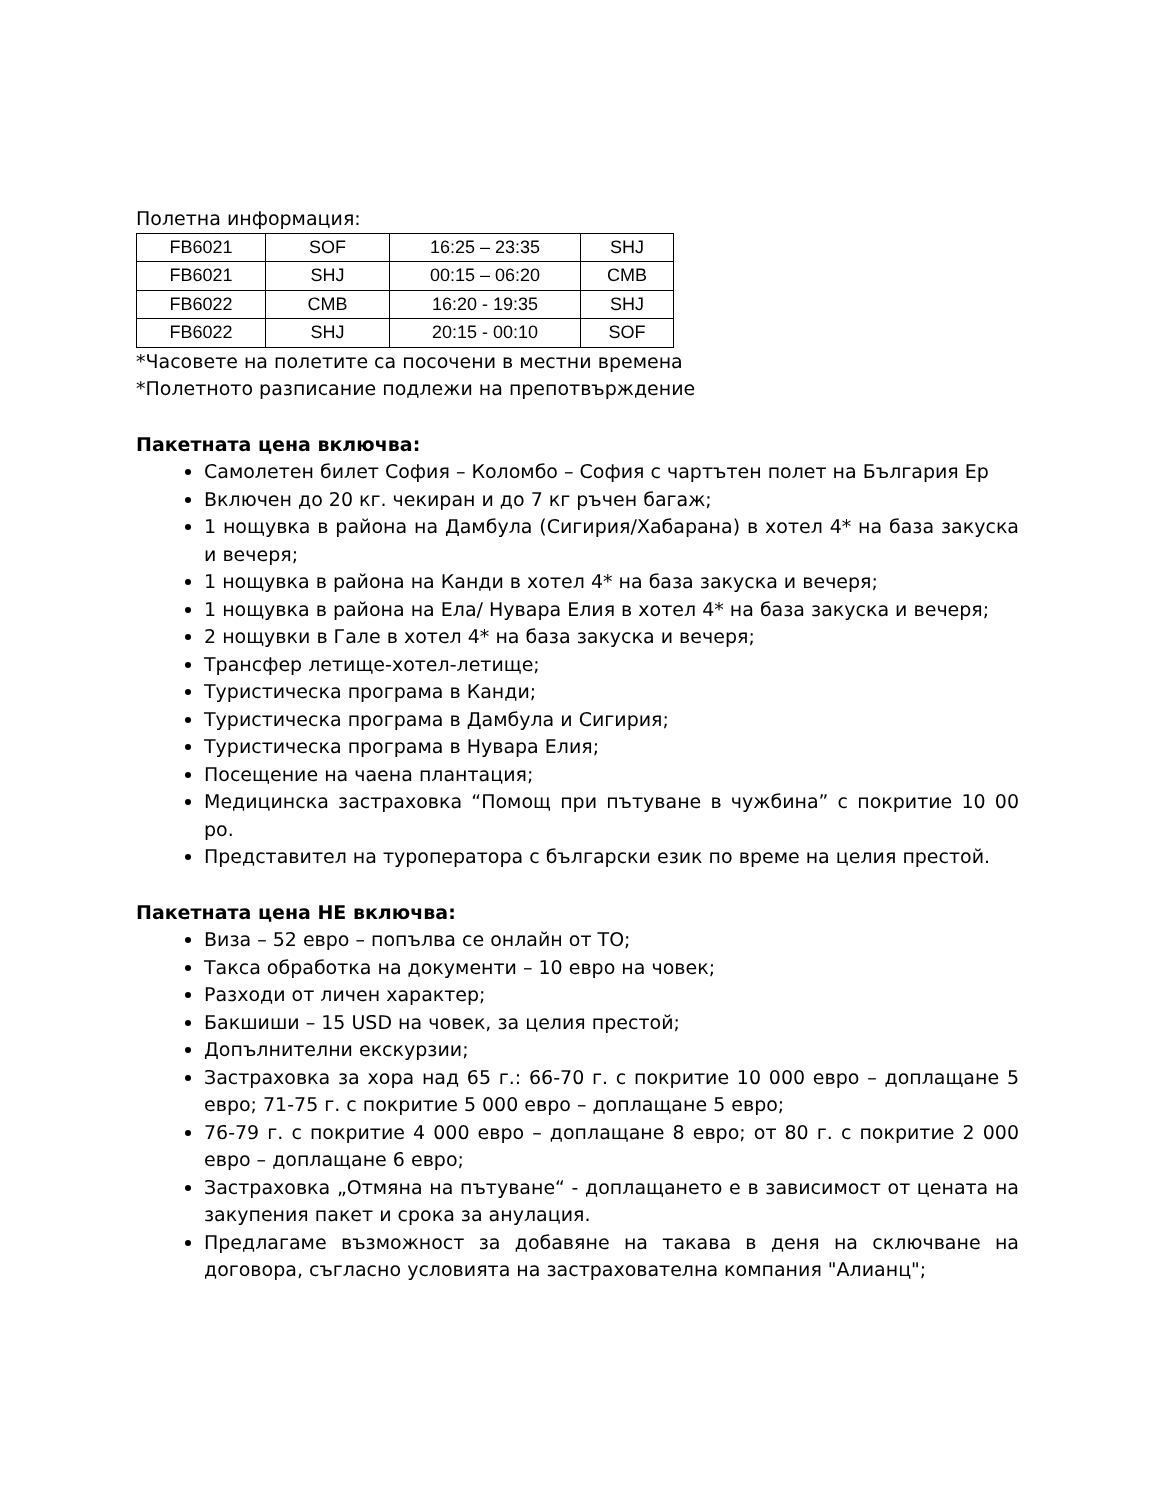Полетна информация:
| FB6021 | SOF | 16:25 – 23:35 | SHJ |
| FB6021 | SHJ | 00:15 – 06:20 | CMB |
| FB6022 | CMB | 16:20 - 19:35 | SHJ |
| FB6022 | SHJ | 20:15 - 00:10 | SOF |
*Часовете на полетите са посочени в местни времена
*Полетното разписание подлежи на препотвърждение
Пакетната цена включва:
Самолетен билет София – Коломбо – София с чартътен полет на България Ер
Включен до 20 кг. чекиран и до 7 кг ръчен багаж;
1 нощувка в района на Дамбула (Сигирия/Хабарана) в хотел 4* на база закуска и вечеря;
1 нощувка в района на Канди в хотел 4* на база закуска и вечеря;
1 нощувка в района на Ела/ Нувара Елия в хотел 4* на база закуска и вечеря;
2 нощувки в Гале в хотел 4* на база закуска и вечеря;
Трансфер летище-хотел-летище;
Туристическа програма в Канди;
Туристическа програма в Дамбула и Сигирия;
Туристическа програма в Нувара Елия;
Посещение на чаена плантация;
Медицинска застраховка “Помощ при пътуване в чужбина” с покритие 10 00 ро.
Представител на туроператора с български език по време на целия престой.
Пакетната цена НЕ включва:
Виза – 52 евро – попълва се онлайн от ТО;
Такса обработка на документи – 10 евро на човек;
Разходи от личен характер;
Бакшиши – 15 USD на човек, за целия престой;
Допълнителни екскурзии;
Застраховка за хора над 65 г.: 66-70 г. с покритие 10 000 евро – доплащане 5 евро; 71-75 г. с покритие 5 000 евро – доплащане 5 евро;
76-79 г. с покритие 4 000 евро – доплащане 8 евро; от 80 г. с покритие 2 000 евро – доплащане 6 евро;
Застраховка „Отмяна на пътуване“ - доплащането е в зависимост от цената на закупения пакет и срока за анулация.
Предлагаме възможност за добавяне на такава в деня на сключване на договора, съгласно условията на застрахователна компания "Алианц";